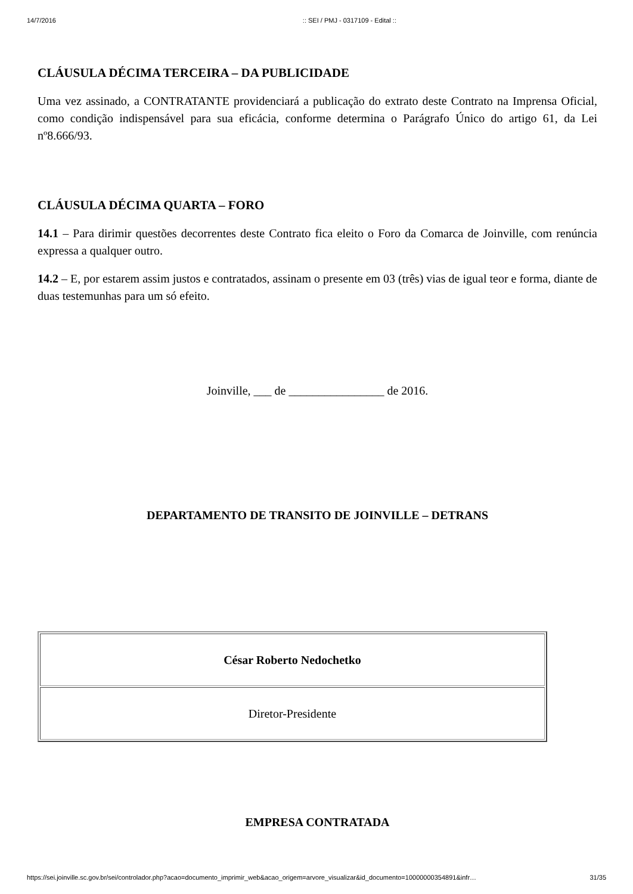14/7/2016:: SEI / PMJ - 0317109 - Edital ::
CLÁUSULA DÉCIMA TERCEIRA – DA PUBLICIDADE
Uma vez assinado, a CONTRATANTE providenciará a publicação do extrato deste Contrato na Imprensa Oficial, como condição indispensável para sua eficácia, conforme determina o Parágrafo Único do artigo 61, da Lei nº8.666/93.
CLÁUSULA DÉCIMA QUARTA – FORO
14.1 – Para dirimir questões decorrentes deste Contrato fica eleito o Foro da Comarca de Joinville, com renúncia expressa a qualquer outro.
14.2 – E, por estarem assim justos e contratados, assinam o presente em 03 (três) vias de igual teor e forma, diante de duas testemunhas para um só efeito.
Joinville, ___ de ________________ de 2016.
DEPARTAMENTO DE TRANSITO DE JOINVILLE – DETRANS
| César Roberto Nedochetko |
| Diretor-Presidente |
EMPRESA CONTRATADA
https://sei.joinville.sc.gov.br/sei/controlador.php?acao=documento_imprimir_web&acao_origem=arvore_visualizar&id_documento=10000000354891&infr… 31/35